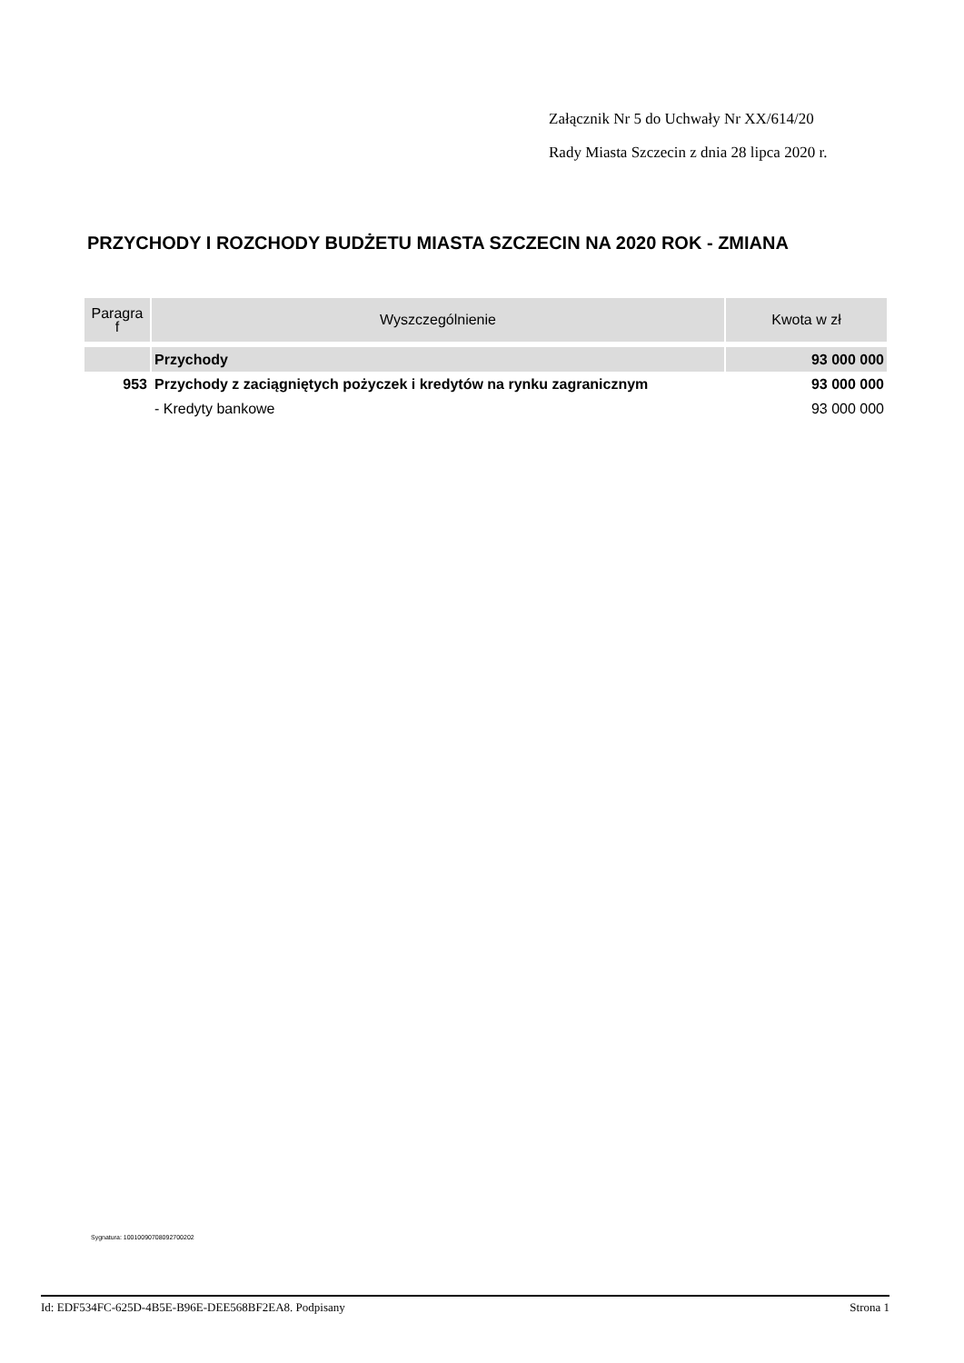Załącznik Nr 5 do Uchwały Nr XX/614/20
Rady Miasta Szczecin z dnia 28 lipca 2020 r.
PRZYCHODY I ROZCHODY BUDŻETU MIASTA SZCZECIN NA 2020 ROK - ZMIANA
| Paragra f | Wyszczególnienie | Kwota w zł |
| --- | --- | --- |
| | Przychody | 93 000 000 |
| 953 | Przychody z zaciągniętych pożyczek i kredytów na rynku zagranicznym | 93 000 000 |
| | - Kredyty bankowe | 93 000 000 |
Sygnatura: 10010090708092700202
Id: EDF534FC-625D-4B5E-B96E-DEE568BF2EA8. Podpisany Strona 1